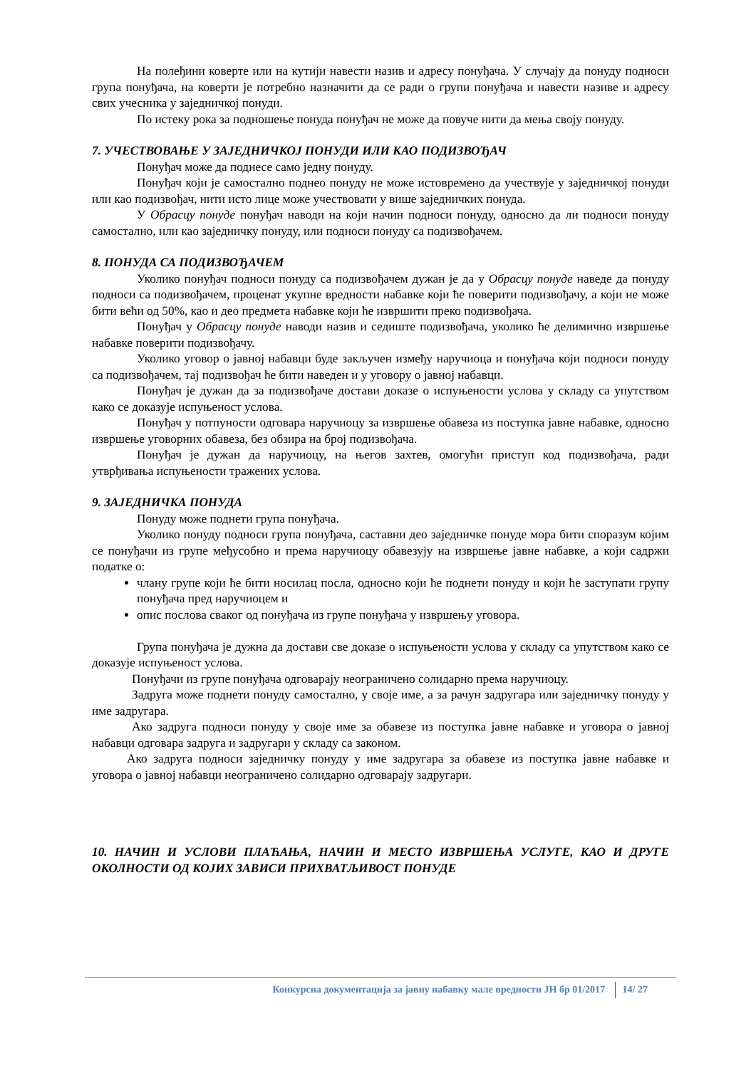На полеђини коверте или на кутији навести назив и адресу понуђача. У случају да понуду подноси група понуђача, на коверти је потребно назначити да се ради о групи понуђача и навести називе и адресу свих учесника у заједничкој понуди.
По истеку рока за подношење понуда понуђач не може да повуче нити да мења своју понуду.
7. УЧЕСТВОВАЊЕ У ЗАЈЕДНИЧКОЈ ПОНУДИ ИЛИ КАО ПОДИЗВОЂАЧ
Понуђач може да поднесе само једну понуду.
Понуђач који је самостално поднео понуду не може истовремено да учествује у заједничкој понуди или као подизвођач, нити исто лице може учествовати у више заједничких понуда.
У Обрасцу понуде понуђач наводи на који начин подноси понуду, односно да ли подноси понуду самостално, или као заједничку понуду, или подноси понуду са подизвођачем.
8. ПОНУДА СА ПОДИЗВОЂАЧЕМ
Уколико понуђач подноси понуду са подизвођачем дужан је да у Обрасцу понуде наведе да понуду подноси са подизвођачем, проценат укупне вредности набавке који ће поверити подизвођачу, а који не може бити већи од 50%, као и део предмета набавке који ће извршити преко подизвођача.
Понуђач у Обрасцу понуде наводи назив и седиште подизвођача, уколико ће делимично извршење набавке поверити подизвођачу.
Уколико уговор о јавној набавци буде закључен између наручиоца и понуђача који подноси понуду са подизвођачем, тај подизвођач ће бити наведен и у уговору о јавној набавци.
Понуђач је дужан да за подизвођаче достави доказе о испуњености услова у складу са упутством како се доказује испуњеност услова.
Понуђач у потпуности одговара наручиоцу за извршење обавеза из поступка јавне набавке, односно извршење уговорних обавеза, без обзира на број подизвођача.
Понуђач је дужан да наручиоцу, на његов захтев, омогући приступ код подизвођача, ради утврђивања испуњености тражених услова.
9. ЗАЈЕДНИЧКА ПОНУДА
Понуду може поднети група понуђача.
Уколико понуду подноси група понуђача, саставни део заједничке понуде мора бити споразум којим се понуђачи из групе међусобно и према наручиоцу обавезују на извршење јавне набавке, а који садржи податке о:
члану групе који ће бити носилац посла, односно који ће поднети понуду и који ће заступати групу понуђача пред наручиоцем и
опис послова сваког од понуђача из групе понуђача у извршењу уговора.
Група понуђача је дужна да достави све доказе о испуњености услова у складу са упутством како се доказује испуњеност услова.
Понуђачи из групе понуђача одговарају неограничено солидарно према наручиоцу.
Задруга може поднети понуду самостално, у своје име, а за рачун задругара или заједничку понуду у име задругара.
Ако задруга подноси понуду у своје име за обавезе из поступка јавне набавке и уговора о јавној набавци одговара задруга и задругари у складу са законом.
Ако задруга подноси заједничку понуду у име задругара за обавезе из поступка јавне набавке и уговора о јавној набавци неограничено солидарно одговарају задругари.
10. НАЧИН И УСЛОВИ ПЛАЋАЊА, НАЧИН И МЕСТО ИЗВРШЕЊА УСЛУГЕ, КАО И ДРУГЕ ОКОЛНОСТИ ОД КОЈИХ ЗАВИСИ ПРИХВАТЉИВОСТ ПОНУДЕ
Конкурсна документација за јавну набавку мале вредности ЈН бр 01/2017 14/ 27